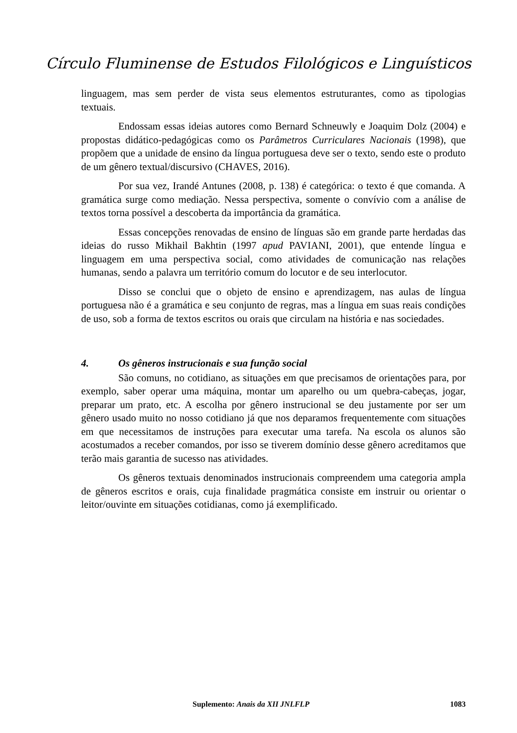Círculo Fluminense de Estudos Filológicos e Linguísticos
linguagem, mas sem perder de vista seus elementos estruturantes, como as tipologias textuais.
Endossam essas ideias autores como Bernard Schneuwly e Joaquim Dolz (2004) e propostas didático-pedagógicas como os Parâmetros Curriculares Nacionais (1998), que propõem que a unidade de ensino da língua portuguesa deve ser o texto, sendo este o produto de um gênero textual/discursivo (CHAVES, 2016).
Por sua vez, Irandé Antunes (2008, p. 138) é categórica: o texto é que comanda. A gramática surge como mediação. Nessa perspectiva, somente o convívio com a análise de textos torna possível a descoberta da importância da gramática.
Essas concepções renovadas de ensino de línguas são em grande parte herdadas das ideias do russo Mikhail Bakhtin (1997 apud PAVIANI, 2001), que entende língua e linguagem em uma perspectiva social, como atividades de comunicação nas relações humanas, sendo a palavra um território comum do locutor e de seu interlocutor.
Disso se conclui que o objeto de ensino e aprendizagem, nas aulas de língua portuguesa não é a gramática e seu conjunto de regras, mas a língua em suas reais condições de uso, sob a forma de textos escritos ou orais que circulam na história e nas sociedades.
4. Os gêneros instrucionais e sua função social
São comuns, no cotidiano, as situações em que precisamos de orientações para, por exemplo, saber operar uma máquina, montar um aparelho ou um quebra-cabeças, jogar, preparar um prato, etc. A escolha por gênero instrucional se deu justamente por ser um gênero usado muito no nosso cotidiano já que nos deparamos frequentemente com situações em que necessitamos de instruções para executar uma tarefa. Na escola os alunos são acostumados a receber comandos, por isso se tiverem domínio desse gênero acreditamos que terão mais garantia de sucesso nas atividades.
Os gêneros textuais denominados instrucionais compreendem uma categoria ampla de gêneros escritos e orais, cuja finalidade pragmática consiste em instruir ou orientar o leitor/ouvinte em situações cotidianas, como já exemplificado.
Suplemento: Anais da XII JNLFLP 1083